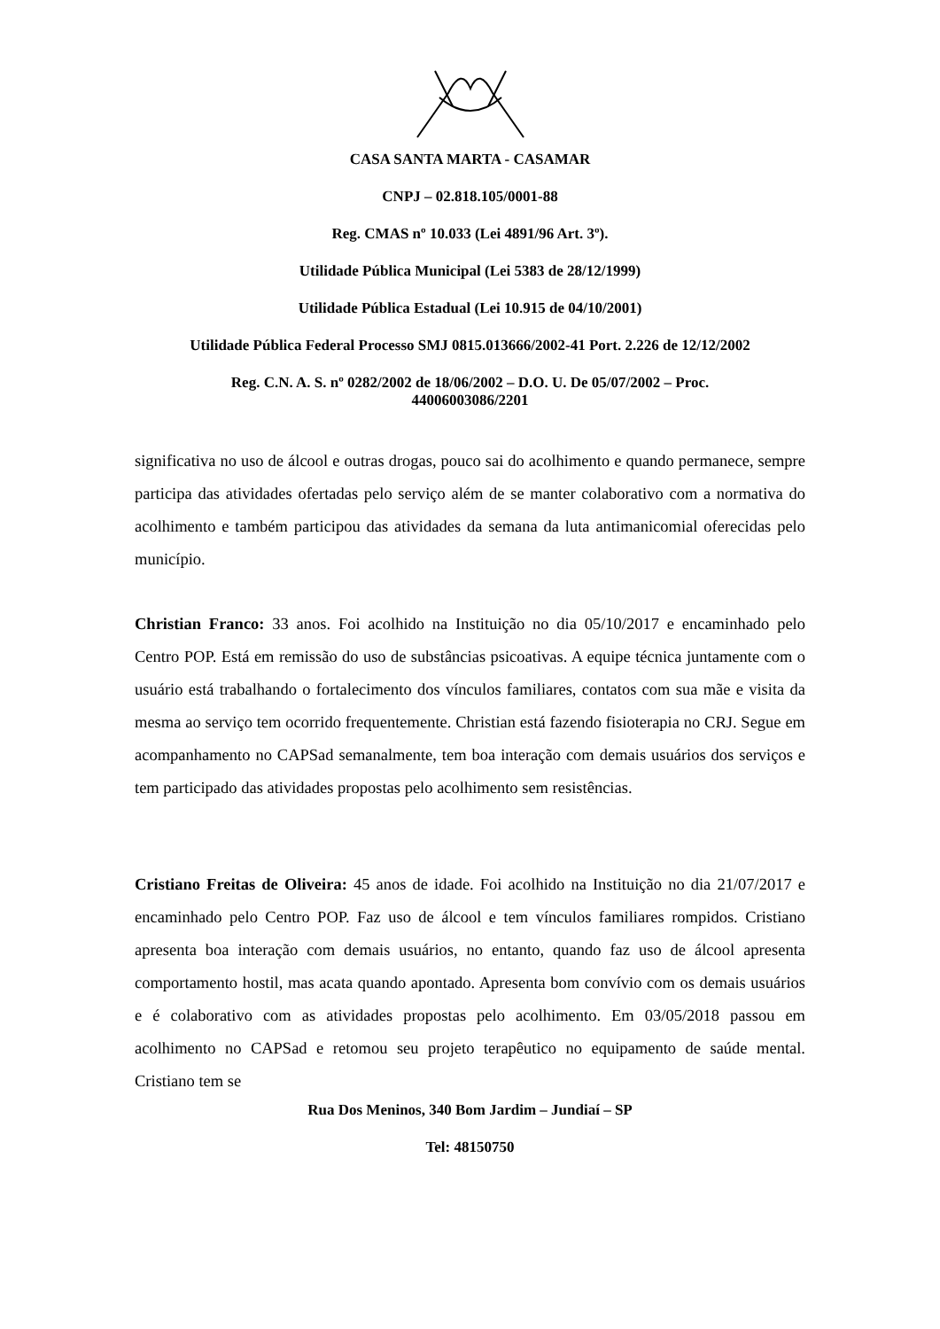CASA SANTA MARTA - CASAMAR
CNPJ – 02.818.105/0001-88
Reg. CMAS nº 10.033 (Lei 4891/96 Art. 3º).
Utilidade Pública Municipal (Lei 5383 de 28/12/1999)
Utilidade Pública Estadual (Lei 10.915 de 04/10/2001)
Utilidade Pública Federal Processo SMJ 0815.013666/2002-41 Port. 2.226 de 12/12/2002
Reg. C.N. A. S. nº 0282/2002 de 18/06/2002 – D.O. U. De 05/07/2002 – Proc.
44006003086/2201
significativa no uso de álcool e outras drogas, pouco sai do acolhimento e quando permanece, sempre participa das atividades ofertadas pelo serviço além de se manter colaborativo com a normativa do acolhimento e também participou das atividades da semana da luta antimanicomial oferecidas pelo município.
Christian Franco: 33 anos. Foi acolhido na Instituição no dia 05/10/2017 e encaminhado pelo Centro POP. Está em remissão do uso de substâncias psicoativas. A equipe técnica juntamente com o usuário está trabalhando o fortalecimento dos vínculos familiares, contatos com sua mãe e visita da mesma ao serviço tem ocorrido frequentemente. Christian está fazendo fisioterapia no CRJ. Segue em acompanhamento no CAPSad semanalmente, tem boa interação com demais usuários dos serviços e tem participado das atividades propostas pelo acolhimento sem resistências.
Cristiano Freitas de Oliveira: 45 anos de idade. Foi acolhido na Instituição no dia 21/07/2017 e encaminhado pelo Centro POP. Faz uso de álcool e tem vínculos familiares rompidos. Cristiano apresenta boa interação com demais usuários, no entanto, quando faz uso de álcool apresenta comportamento hostil, mas acata quando apontado. Apresenta bom convívio com os demais usuários e é colaborativo com as atividades propostas pelo acolhimento. Em 03/05/2018 passou em acolhimento no CAPSad e retomou seu projeto terapêutico no equipamento de saúde mental. Cristiano tem se
Rua Dos Meninos, 340 Bom Jardim – Jundiaí – SP
Tel: 48150750